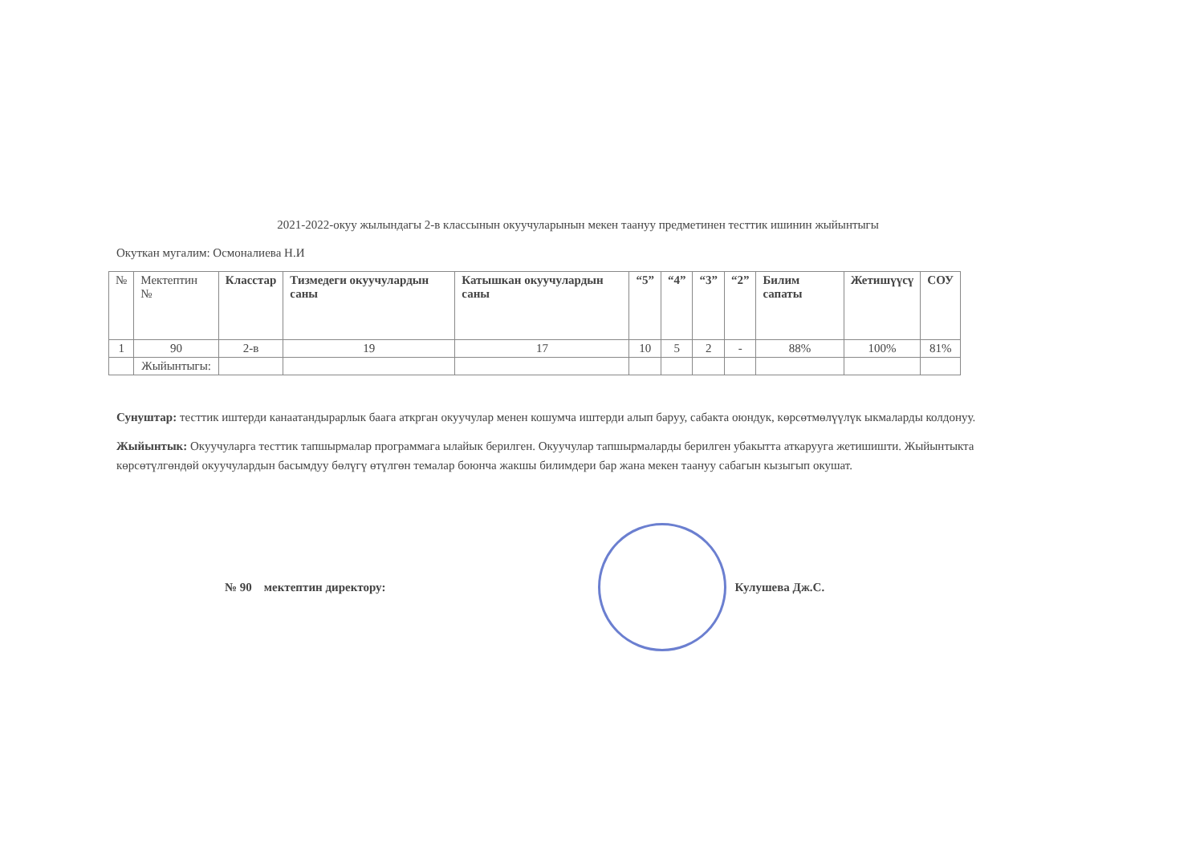2021-2022-окуу жылындагы 2-в классынын окуучуларынын мекен таануу предметинен тесттик ишинин жыйынтыгы
Окуткан мугалим: Осмоналиева Н.И
| № | Мектептин № | Класстар | Тизмедеги окуучулардын саны | Катышкан окуучулардын саны | “5” | “4” | “3” | “2” | Билим сапаты | Жетишүүсү | СОУ |
| --- | --- | --- | --- | --- | --- | --- | --- | --- | --- | --- | --- |
| 1 | 90 | 2-в | 19 | 17 | 10 | 5 | 2 | - | 88% | 100% | 81% |
| | Жыйынтыгы: | | | | | | | | | | |
Сунуштар: тесттик иштерди канаатандырарлык баага аткрган окуучулар менен кошумча иштерди алып баруу, сабакта оюндук, көрсөтмөлүүлүк ыкмаларды колдонуу.
Жыйынтык: Окуучуларга тесттик тапшырмалар программага ылайык берилген. Окуучулар тапшырмаларды берилген убакытта аткарууга жетишишти. Жыйынтыкта көрсөтүлгөндөй окуучулардын басымдуу бөлүгү өтүлгөн темалар боюнча жакшы билимдери бар жана мекен таануу сабагын кызыгып окушат.
№ 90 мектептин директору: Кулушева Дж.С.